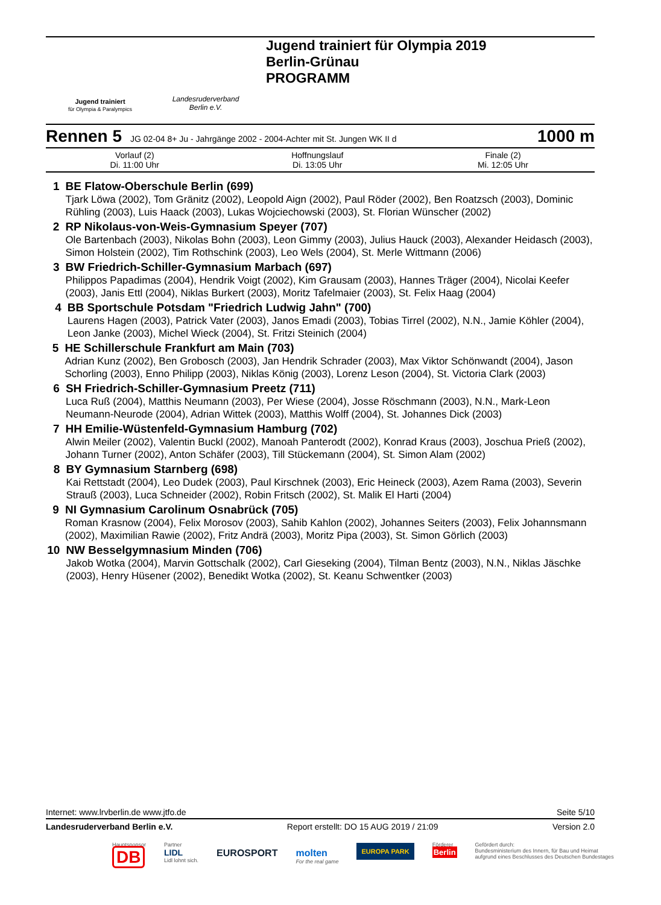Jugend trainiert
für Olympia & Paralympics
Landesruderverband
Berlin e.V.
Jugend trainiert für Olympia 2019
Berlin-Grünau
PROGRAMM
Rennen 5 JG 02-04 8+ Ju - Jahrgänge 2002 - 2004-Achter mit St. Jungen WK II d 1000 m
| Vorlauf (2) Di. 11:00 Uhr | Hoffnungslauf Di. 13:05 Uhr | Finale (2) Mi. 12:05 Uhr |
1 BE Flatow-Oberschule Berlin (699)
Tjark Löwa (2002), Tom Gränitz (2002), Leopold Aign (2002), Paul Röder (2002), Ben Roatzsch (2003), Dominic Rühling (2003), Luis Haack (2003), Lukas Wojciechowski (2003), St. Florian Wünscher (2002)
2 RP Nikolaus-von-Weis-Gymnasium Speyer (707)
Ole Bartenbach (2003), Nikolas Bohn (2003), Leon Gimmy (2003), Julius Hauck (2003), Alexander Heidasch (2003), Simon Holstein (2002), Tim Rothschink (2003), Leo Wels (2004), St. Merle Wittmann (2006)
3 BW Friedrich-Schiller-Gymnasium Marbach (697)
Philippos Papadimas (2004), Hendrik Voigt (2002), Kim Grausam (2003), Hannes Träger (2004), Nicolai Keefer (2003), Janis Ettl (2004), Niklas Burkert (2003), Moritz Tafelmaier (2003), St. Felix Haag (2004)
4 BB Sportschule Potsdam "Friedrich Ludwig Jahn" (700)
Laurens Hagen (2003), Patrick Vater (2003), Janos Emadi (2003), Tobias Tirrel (2002), N.N., Jamie Köhler (2004), Leon Janke (2003), Michel Wieck (2004), St. Fritzi Steinich (2004)
5 HE Schillerschule Frankfurt am Main (703)
Adrian Kunz (2002), Ben Grobosch (2003), Jan Hendrik Schrader (2003), Max Viktor Schönwandt (2004), Jason Schorling (2003), Enno Philipp (2003), Niklas König (2003), Lorenz Leson (2004), St. Victoria Clark (2003)
6 SH Friedrich-Schiller-Gymnasium Preetz (711)
Luca Ruß (2004), Matthis Neumann (2003), Per Wiese (2004), Josse Röschmann (2003), N.N., Mark-Leon Neumann-Neurode (2004), Adrian Wittek (2003), Matthis Wolff (2004), St. Johannes Dick (2003)
7 HH Emilie-Wüstenfeld-Gymnasium Hamburg (702)
Alwin Meiler (2002), Valentin Buckl (2002), Manoah Panterodt (2002), Konrad Kraus (2003), Joschua Prieß (2002), Johann Turner (2002), Anton Schäfer (2003), Till Stückemann (2004), St. Simon Alam (2002)
8 BY Gymnasium Starnberg (698)
Kai Rettstadt (2004), Leo Dudek (2003), Paul Kirschnek (2003), Eric Heineck (2003), Azem Rama (2003), Severin Strauß (2003), Luca Schneider (2002), Robin Fritsch (2002), St. Malik El Harti (2004)
9 NI Gymnasium Carolinum Osnabrück (705)
Roman Krasnow (2004), Felix Morosov (2003), Sahib Kahlon (2002), Johannes Seiters (2003), Felix Johannsmann (2002), Maximilian Rawie (2002), Fritz Andrä (2003), Moritz Pipa (2003), St. Simon Görlich (2003)
10 NW Besselgymnasium Minden (706)
Jakob Wotka (2004), Marvin Gottschalk (2002), Carl Gieseking (2004), Tilman Bentz (2003), N.N., Niklas Jäschke (2003), Henry Hüsener (2002), Benedikt Wotka (2002), St. Keanu Schwentker (2003)
Internet: www.lrvberlin.de www.jtfo.de Seite 5/10
Landesruderverband Berlin e.V. Report erstellt: DO 15 AUG 2019 / 21:09 Version 2.0
Hauptsponsor
DB
Partner
LIDL
Lidl lohnt sich.
EUROSPORT
molten
For the real game
EUROPA PARK
Förderer
Berlin
Gefördert durch:
Bundesministerium des Innern, für Bau und Heimat
aufgrund eines Beschlusses des Deutschen Bundestages